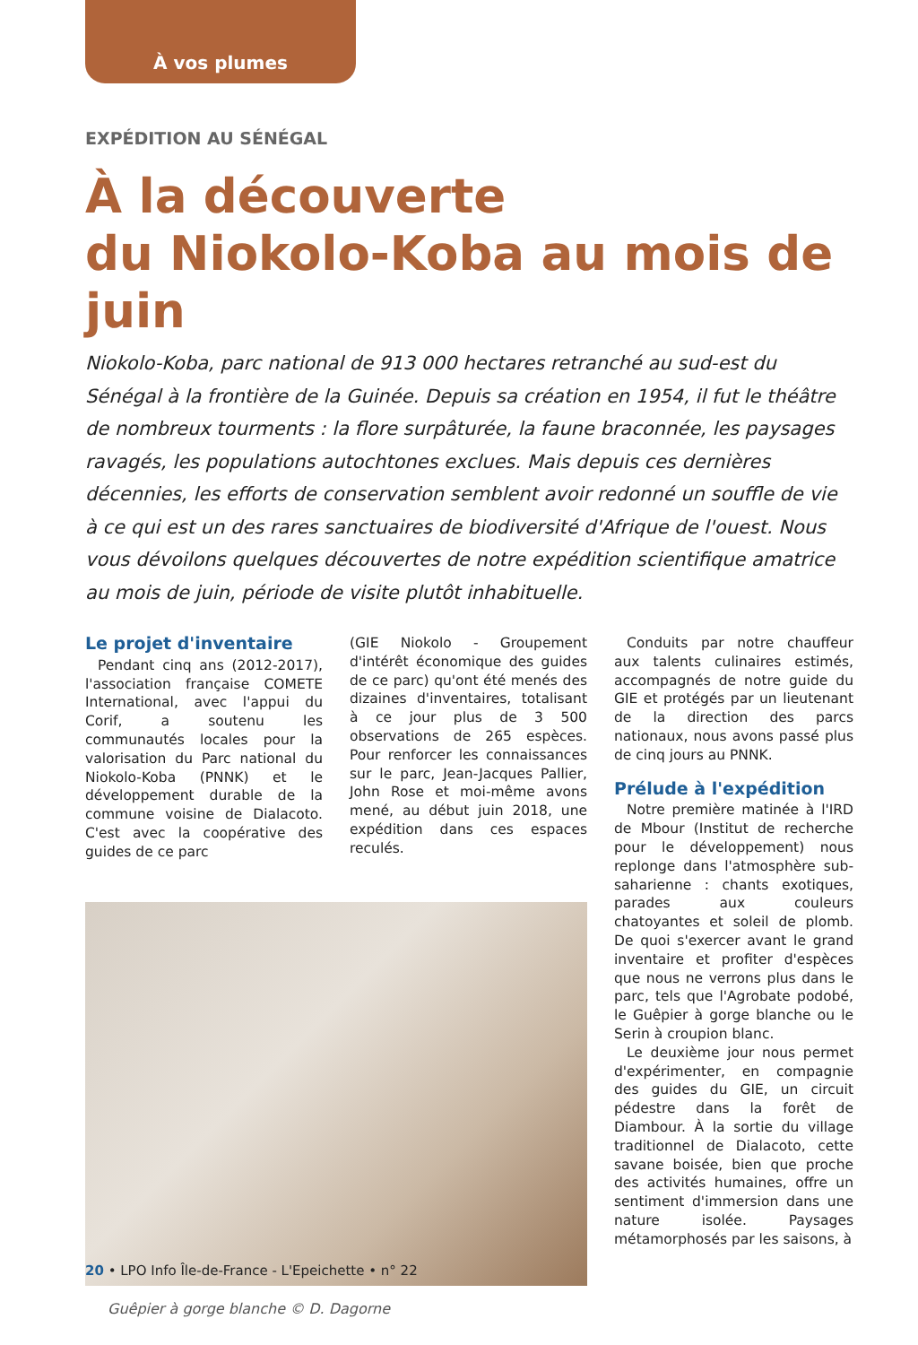À vos plumes
EXPÉDITION AU SÉNÉGAL
À la découverte
du Niokolo-Koba au mois de juin
Niokolo-Koba, parc national de 913 000 hectares retranché au sud-est du Sénégal à la frontière de la Guinée. Depuis sa création en 1954, il fut le théâtre de nombreux tourments : la flore surpâturée, la faune braconnée, les paysages ravagés, les populations autochtones exclues. Mais depuis ces dernières décennies, les efforts de conservation semblent avoir redonné un souffle de vie à ce qui est un des rares sanctuaires de biodiversité d'Afrique de l'ouest. Nous vous dévoilons quelques découvertes de notre expédition scientifique amatrice au mois de juin, période de visite plutôt inhabituelle.
Le projet d'inventaire
Pendant cinq ans (2012-2017), l'association française COMETE International, avec l'appui du Corif, a soutenu les communautés locales pour la valorisation du Parc national du Niokolo-Koba (PNNK) et le développement durable de la commune voisine de Dialacoto. C'est avec la coopérative des guides de ce parc
(GIE Niokolo - Groupement d'intérêt économique des guides de ce parc) qu'ont été menés des dizaines d'inventaires, totalisant à ce jour plus de 3 500 observations de 265 espèces. Pour renforcer les connaissances sur le parc, Jean-Jacques Pallier, John Rose et moi-même avons mené, au début juin 2018, une expédition dans ces espaces reculés.
Guêpier à gorge blanche © D. Dagorne
Conduits par notre chauffeur aux talents culinaires estimés, accompagnés de notre guide du GIE et protégés par un lieutenant de la direction des parcs nationaux, nous avons passé plus de cinq jours au PNNK.
Prélude à l'expédition
Notre première matinée à l'IRD de Mbour (Institut de recherche pour le développement) nous replonge dans l'atmosphère sub-saharienne : chants exotiques, parades aux couleurs chatoyantes et soleil de plomb. De quoi s'exercer avant le grand inventaire et profiter d'espèces que nous ne verrons plus dans le parc, tels que l'Agrobate podobé, le Guêpier à gorge blanche ou le Serin à croupion blanc.
Le deuxième jour nous permet d'expérimenter, en compagnie des guides du GIE, un circuit pédestre dans la forêt de Diambour. À la sortie du village traditionnel de Dialacoto, cette savane boisée, bien que proche des activités humaines, offre un sentiment d'immersion dans une nature isolée. Paysages métamorphosés par les saisons, à
20 • LPO Info Île-de-France - L'Epeichette • n° 22